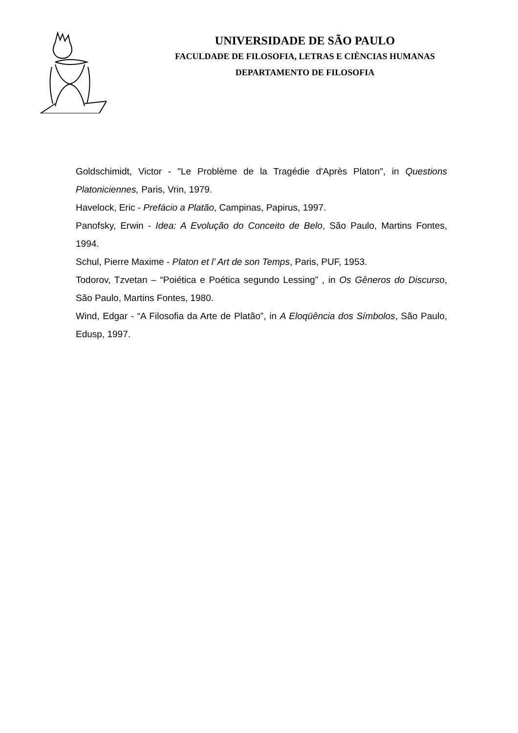UNIVERSIDADE DE SÃO PAULO
FACULDADE DE FILOSOFIA, LETRAS E CIÊNCIAS HUMANAS
DEPARTAMENTO DE FILOSOFIA
Goldschimidt, Victor - "Le Problème de la Tragédie d'Après Platon", in Questions Platoniciennes, Paris, Vrin, 1979.
Havelock, Eric - Prefácio a Platão, Campinas, Papirus, 1997.
Panofsky, Erwin - Idea: A Evolução do Conceito de Belo, São Paulo, Martins Fontes, 1994.
Schul, Pierre Maxime - Platon et l’ Art de son Temps, Paris, PUF, 1953.
Todorov, Tzvetan – “Poiética e Poética segundo Lessing” , in Os Gêneros do Discurso, São Paulo, Martins Fontes, 1980.
Wind, Edgar - “A Filosofia da Arte de Platão”, in A Eloqüência dos Símbolos, São Paulo, Edusp, 1997.